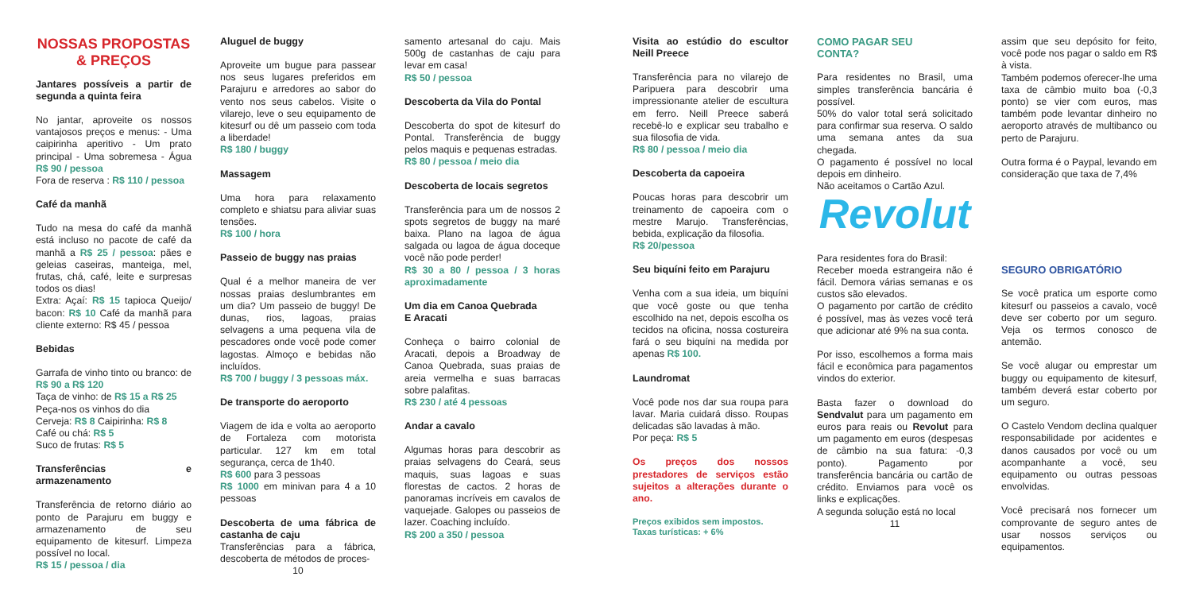NOSSAS PROPOSTAS
& PREÇOS
Jantares possíveis a partir de segunda a quinta feira
No jantar, aproveite os nossos vantajosos preços e menus: - Uma caipirinha aperitivo - Um prato principal - Uma sobremesa - Água R$ 90 / pessoa
Fora de reserva : R$ 110 / pessoa
Café da manhã
Tudo na mesa do café da manhã está incluso no pacote de café da manhã a R$ 25 / pessoa: pães e geleias caseiras, manteiga, mel, frutas, chá, café, leite e surpresas todos os dias!
Extra: Açaí: R$ 15 tapioca Queijo/ bacon: R$ 10 Café da manhã para cliente externo: R$ 45 / pessoa
Bebidas
Garrafa de vinho tinto ou branco: de R$ 90 a R$ 120
Taça de vinho: de R$ 15 a R$ 25
Peça-nos os vinhos do dia
Cerveja: R$ 8 Caipirinha: R$ 8
Café ou chá: R$ 5
Suco de frutas: R$ 5
Transferências e armazenamento
Transferência de retorno diário ao ponto de Parajuru em buggy e armazenamento de seu equipamento de kitesurf. Limpeza possível no local.
R$ 15 / pessoa / dia
Aluguel de buggy
Aproveite um bugue para passear nos seus lugares preferidos em Parajuru e arredores ao sabor do vento nos seus cabelos. Visite o vilarejo, leve o seu equipamento de kitesurf ou dê um passeio com toda a liberdade!
R$ 180 / buggy
Massagem
Uma hora para relaxamento completo e shiatsu para aliviar suas tensões.
R$ 100 / hora
Passeio de buggy nas praias
Qual é a melhor maneira de ver nossas praias deslumbrantes em um dia? Um passeio de buggy! De dunas, rios, lagoas, praias selvagens a uma pequena vila de pescadores onde você pode comer lagostas. Almoço e bebidas não incluídos.
R$ 700 / buggy / 3 pessoas máx.
De transporte do aeroporto
Viagem de ida e volta ao aeroporto de Fortaleza com motorista particular. 127 km em total segurança, cerca de 1h40.
R$ 600 para 3 pessoas
R$ 1000 em minivan para 4 a 10 pessoas
Descoberta de uma fábrica de castanha de caju
Transferências para a fábrica, descoberta de métodos de proces-
10
samento artesanal do caju. Mais 500g de castanhas de caju para levar em casa!
R$ 50 / pessoa
Descoberta da Vila do Pontal
Descoberta do spot de kitesurf do Pontal. Transferência de buggy pelos maquis e pequenas estradas.
R$ 80 / pessoa / meio dia
Descoberta de locais segretos
Transferência para um de nossos 2 spots segretos de buggy na maré baixa. Plano na lagoa de água salgada ou lagoa de água doceque você não pode perder!
R$ 30 a 80 / pessoa / 3 horas aproximadamente
Um dia em Canoa Quebrada
E Aracati
Conheça o bairro colonial de Aracati, depois a Broadway de Canoa Quebrada, suas praias de areia vermelha e suas barracas sobre palafitas.
R$ 230 / até 4 pessoas
Andar a cavalo
Algumas horas para descobrir as praias selvagens do Ceará, seus maquis, suas lagoas e suas florestas de cactos. 2 horas de panoramas incríveis em cavalos de vaquejade. Galopes ou passeios de lazer. Coaching incluído.
R$ 200 a 350 / pessoa
Visita ao estúdio do escultor Neill Preece
Transferência para no vilarejo de Paripuera para descobrir uma impressionante atelier de escultura em ferro. Neill Preece saberá recebê-lo e explicar seu trabalho e sua filosofia de vida.
R$ 80 / pessoa / meio dia
Descoberta da capoeira
Poucas horas para descobrir um treinamento de capoeira com o mestre Marujo. Transferências, bebida, explicação da filosofia.
R$ 20/pessoa
Seu biquíni feito em Parajuru
Venha com a sua ideia, um biquíni que você goste ou que tenha escolhido na net, depois escolha os tecidos na oficina, nossa costureira fará o seu biquíni na medida por apenas R$ 100.
Laundromat
Você pode nos dar sua roupa para lavar. Maria cuidará disso. Roupas delicadas são lavadas à mão.
Por peça: R$ 5
Os preços dos nossos prestadores de serviços estão sujeitos a alterações durante o ano.
Preços exibidos sem impostos.
Taxas turísticas: + 6%
COMO PAGAR SEU
CONTA?
Para residentes no Brasil, uma simples transferência bancária é possível.
50% do valor total será solicitado para confirmar sua reserva. O saldo uma semana antes da sua chegada.
O pagamento é possível no local depois em dinheiro.
Não aceitamos o Cartão Azul.
Revolut
Para residentes fora do Brasil:
Receber moeda estrangeira não é fácil. Demora várias semanas e os custos são elevados.
O pagamento por cartão de crédito é possível, mas às vezes você terá que adicionar até 9% na sua conta.
Por isso, escolhemos a forma mais fácil e econômica para pagamentos vindos do exterior.
Basta fazer o download do Sendvalut para um pagamento em euros para reais ou Revolut para um pagamento em euros (despesas de câmbio na sua fatura: -0,3 ponto). Pagamento por transferência bancária ou cartão de crédito. Enviamos para você os links e explicações.
A segunda solução está no local
11
assim que seu depósito for feito, você pode nos pagar o saldo em R$ à vista.
Também podemos oferecer-lhe uma taxa de câmbio muito boa (-0,3 ponto) se vier com euros, mas também pode levantar dinheiro no aeroporto através de multibanco ou perto de Parajuru.
Outra forma é o Paypal, levando em consideração que taxa de 7,4%
SEGURO OBRIGATÓRIO
Se você pratica um esporte como kitesurf ou passeios a cavalo, você deve ser coberto por um seguro. Veja os termos conosco de antemão.
Se você alugar ou emprestar um buggy ou equipamento de kitesurf, também deverá estar coberto por um seguro.
O Castelo Vendom declina qualquer responsabilidade por acidentes e danos causados por você ou um acompanhante a você, seu equipamento ou outras pessoas envolvidas.
Você precisará nos fornecer um comprovante de seguro antes de usar nossos serviços ou equipamentos.